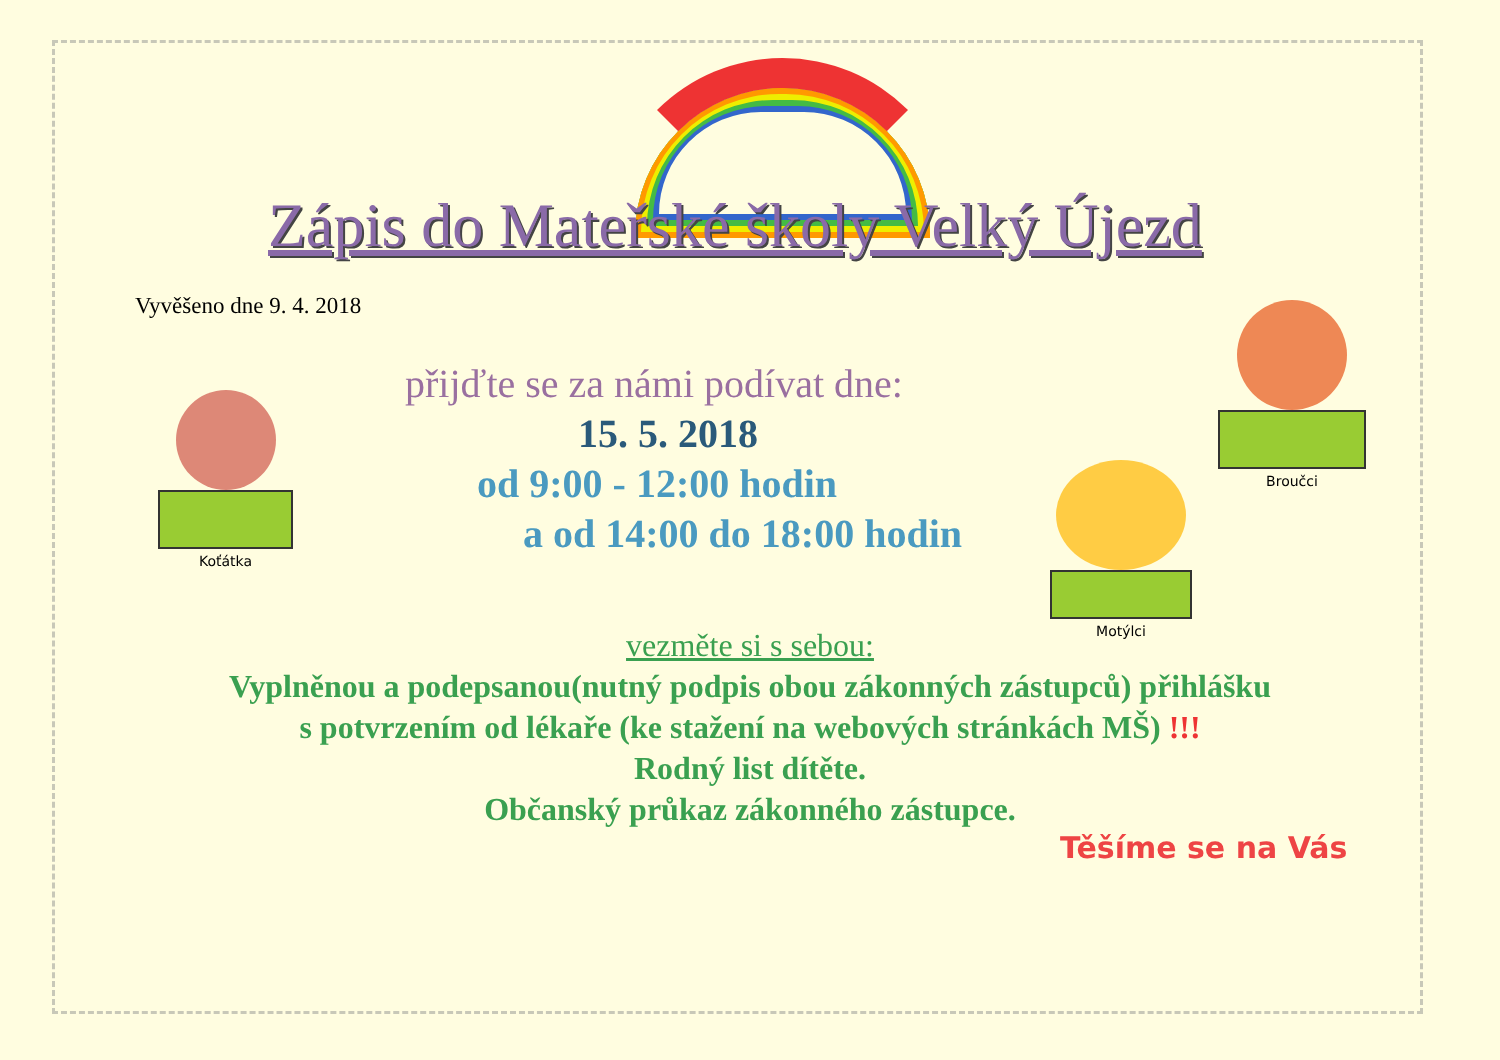Zápis do Mateřské školy Velký Újezd
Vyvěšeno dne 9. 4. 2018
přijďte se za námi podívat dne:
15. 5. 2018
od 9:00 - 12:00 hodin
a od 14:00 do 18:00 hodin
Koťátka
Broučci
Motýlci
vezměte si s sebou:
Vyplněnou a podepsanou(nutný podpis obou zákonných zástupců) přihlášku
s potvrzením od lékaře (ke stažení na webových stránkách MŠ) !!!
Rodný list dítěte.
Občanský průkaz zákonného zástupce.
Těšíme se na Vás